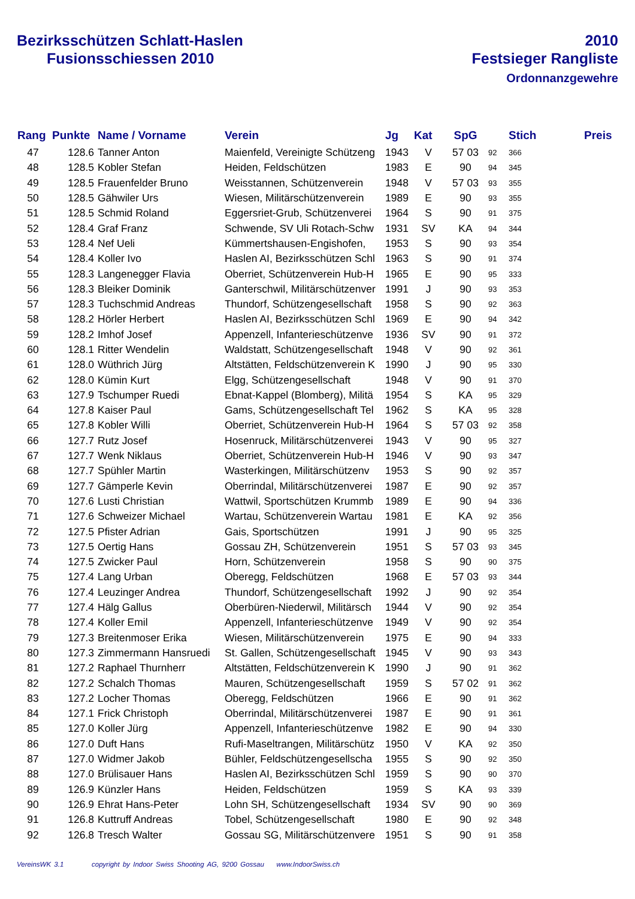Bezirksschützen Schlatt-Haslen
Fusionsschiessen 2010
2010
Festsieger Rangliste
Ordonnanzgewehre
| Rang | Punkte | Name / Vorname | Verein | Jg | Kat | SpG | | Stich | Preis |
| --- | --- | --- | --- | --- | --- | --- | --- | --- | --- |
| 47 | 128.6 | Tanner Anton | Maienfeld, Vereinigte Schützeng | 1943 | V | 57 03 | 92 | 366 | |
| 48 | 128.5 | Kobler Stefan | Heiden, Feldschützen | 1983 | E | 90 | 94 | 345 | |
| 49 | 128.5 | Frauenfelder Bruno | Weisstannen, Schützenverein | 1948 | V | 57 03 | 93 | 355 | |
| 50 | 128.5 | Gähwiler Urs | Wiesen, Militärschützenverein | 1989 | E | 90 | 93 | 355 | |
| 51 | 128.5 | Schmid Roland | Eggersriet-Grub, Schützenverei | 1964 | S | 90 | 91 | 375 | |
| 52 | 128.4 | Graf Franz | Schwende, SV Uli Rotach-Schw | 1931 | SV | KA | 94 | 344 | |
| 53 | 128.4 | Nef Ueli | Kümmertshausen-Engishofen, | 1953 | S | 90 | 93 | 354 | |
| 54 | 128.4 | Koller Ivo | Haslen AI, Bezirksschützen Schl | 1963 | S | 90 | 91 | 374 | |
| 55 | 128.3 | Langenegger Flavia | Oberriet, Schützenverein Hub-H | 1965 | E | 90 | 95 | 333 | |
| 56 | 128.3 | Bleiker Dominik | Ganterschwil, Militärschützenver | 1991 | J | 90 | 93 | 353 | |
| 57 | 128.3 | Tuchschmid Andreas | Thundorf, Schützengesellschaft | 1958 | S | 90 | 92 | 363 | |
| 58 | 128.2 | Hörler Herbert | Haslen AI, Bezirksschützen Schl | 1969 | E | 90 | 94 | 342 | |
| 59 | 128.2 | Imhof Josef | Appenzell, Infanterieschützenve | 1936 | SV | 90 | 91 | 372 | |
| 60 | 128.1 | Ritter Wendelin | Waldstatt, Schützengesellschaft | 1948 | V | 90 | 92 | 361 | |
| 61 | 128.0 | Wüthrich Jürg | Altstätten, Feldschützenverein K | 1990 | J | 90 | 95 | 330 | |
| 62 | 128.0 | Kümin Kurt | Elgg, Schützengesellschaft | 1948 | V | 90 | 91 | 370 | |
| 63 | 127.9 | Tschumper Ruedi | Ebnat-Kappel (Blomberg), Militä | 1954 | S | KA | 95 | 329 | |
| 64 | 127.8 | Kaiser Paul | Gams, Schützengesellschaft Tel | 1962 | S | KA | 95 | 328 | |
| 65 | 127.8 | Kobler Willi | Oberriet, Schützenverein Hub-H | 1964 | S | 57 03 | 92 | 358 | |
| 66 | 127.7 | Rutz Josef | Hosenruck, Militärschützenverei | 1943 | V | 90 | 95 | 327 | |
| 67 | 127.7 | Wenk Niklaus | Oberriet, Schützenverein Hub-H | 1946 | V | 90 | 93 | 347 | |
| 68 | 127.7 | Spühler Martin | Wasterkingen, Militärschützenv | 1953 | S | 90 | 92 | 357 | |
| 69 | 127.7 | Gämperle Kevin | Oberrindal, Militärschützenverei | 1987 | E | 90 | 92 | 357 | |
| 70 | 127.6 | Lusti Christian | Wattwil, Sportschützen Krummb | 1989 | E | 90 | 94 | 336 | |
| 71 | 127.6 | Schweizer Michael | Wartau, Schützenverein Wartau | 1981 | E | KA | 92 | 356 | |
| 72 | 127.5 | Pfister Adrian | Gais, Sportschützen | 1991 | J | 90 | 95 | 325 | |
| 73 | 127.5 | Oertig Hans | Gossau ZH, Schützenverein | 1951 | S | 57 03 | 93 | 345 | |
| 74 | 127.5 | Zwicker Paul | Horn, Schützenverein | 1958 | S | 90 | 90 | 375 | |
| 75 | 127.4 | Lang Urban | Oberegg, Feldschützen | 1968 | E | 57 03 | 93 | 344 | |
| 76 | 127.4 | Leuzinger Andrea | Thundorf, Schützengesellschaft | 1992 | J | 90 | 92 | 354 | |
| 77 | 127.4 | Hälg Gallus | Oberbüren-Niederwil, Militärsch | 1944 | V | 90 | 92 | 354 | |
| 78 | 127.4 | Koller Emil | Appenzell, Infanterieschützenve | 1949 | V | 90 | 92 | 354 | |
| 79 | 127.3 | Breitenmoser Erika | Wiesen, Militärschützenverein | 1975 | E | 90 | 94 | 333 | |
| 80 | 127.3 | Zimmermann Hansruedi | St. Gallen, Schützengesellschaft | 1945 | V | 90 | 93 | 343 | |
| 81 | 127.2 | Raphael Thurnherr | Altstätten, Feldschützenverein K | 1990 | J | 90 | 91 | 362 | |
| 82 | 127.2 | Schalch Thomas | Mauren, Schützengesellschaft | 1959 | S | 57 02 | 91 | 362 | |
| 83 | 127.2 | Locher Thomas | Oberegg, Feldschützen | 1966 | E | 90 | 91 | 362 | |
| 84 | 127.1 | Frick Christoph | Oberrindal, Militärschützenverei | 1987 | E | 90 | 91 | 361 | |
| 85 | 127.0 | Koller Jürg | Appenzell, Infanterieschützenve | 1982 | E | 90 | 94 | 330 | |
| 86 | 127.0 | Duft Hans | Rufi-Maseltrangen, Militärschütz | 1950 | V | KA | 92 | 350 | |
| 87 | 127.0 | Widmer Jakob | Bühler, Feldschützengesellscha | 1955 | S | 90 | 92 | 350 | |
| 88 | 127.0 | Brülisauer Hans | Haslen AI, Bezirksschützen Schl | 1959 | S | 90 | 90 | 370 | |
| 89 | 126.9 | Künzler Hans | Heiden, Feldschützen | 1959 | S | KA | 93 | 339 | |
| 90 | 126.9 | Ehrat Hans-Peter | Lohn SH, Schützengesellschaft | 1934 | SV | 90 | 90 | 369 | |
| 91 | 126.8 | Kuttruff Andreas | Tobel, Schützengesellschaft | 1980 | E | 90 | 92 | 348 | |
| 92 | 126.8 | Tresch Walter | Gossau SG, Militärschützenvere | 1951 | S | 90 | 91 | 358 | |
VereinsWK 3.1 copyright by Indoor Swiss Shooting AG, 9200 Gossau www.IndoorSwiss.ch